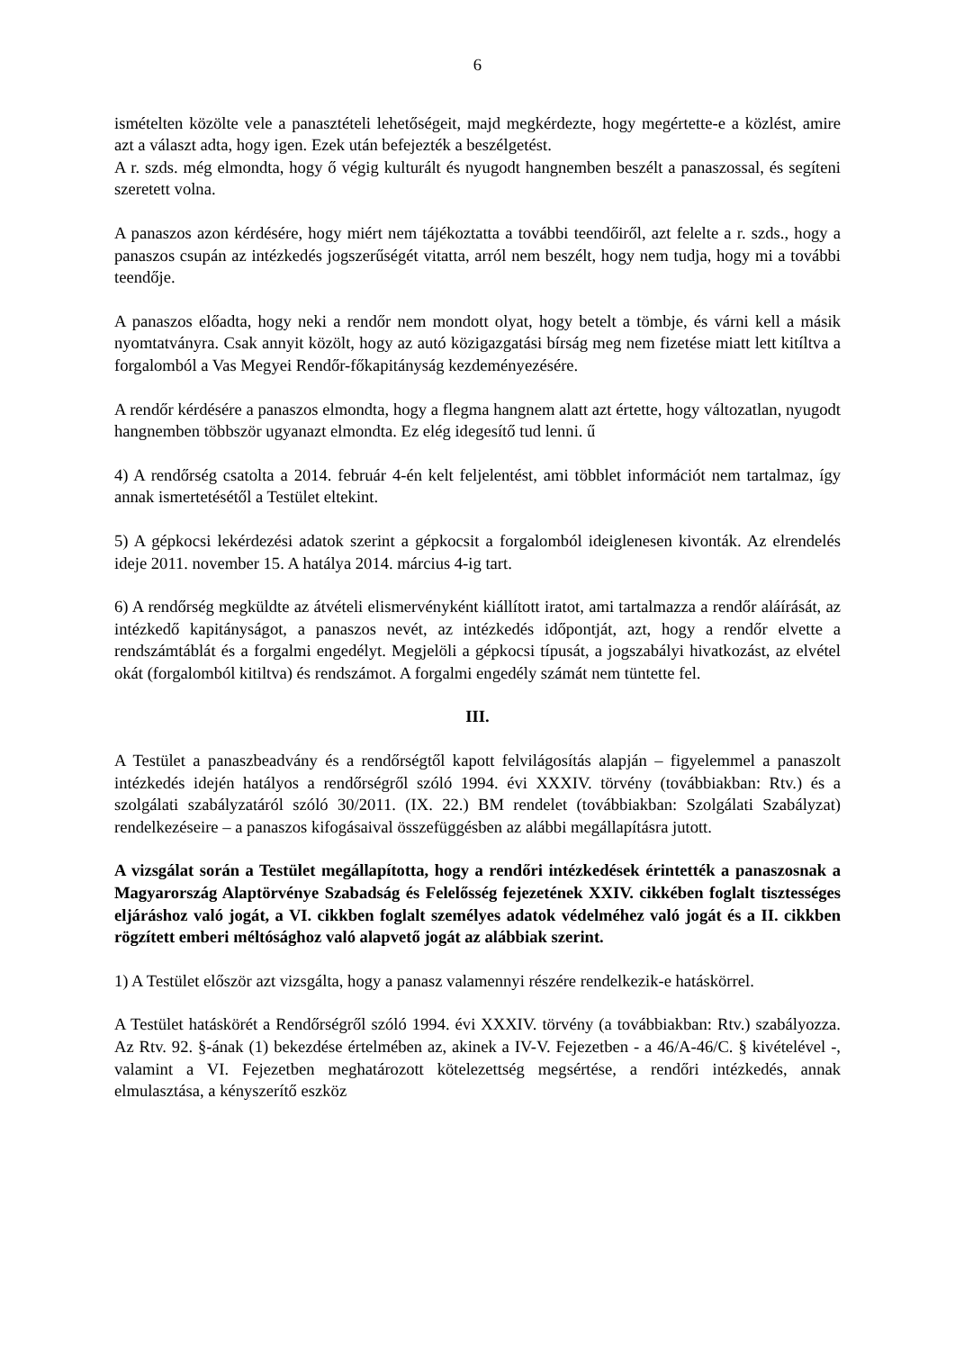6
ismételten közölte vele a panasztételi lehetőségeit, majd megkérdezte, hogy megértette-e a közlést, amire azt a választ adta, hogy igen. Ezek után befejezték a beszélgetést.
A r. szds. még elmondta, hogy ő végig kulturált és nyugodt hangnemben beszélt a panaszossal, és segíteni szeretett volna.
A panaszos azon kérdésére, hogy miért nem tájékoztatta a további teendőiről, azt felelte a r. szds., hogy a panaszos csupán az intézkedés jogszerűségét vitatta, arról nem beszélt, hogy nem tudja, hogy mi a további teendője.
A panaszos előadta, hogy neki a rendőr nem mondott olyat, hogy betelt a tömbje, és várni kell a másik nyomtatványra. Csak annyit közölt, hogy az autó közigazgatási bírság meg nem fizetése miatt lett kitíltva a forgalomból a Vas Megyei Rendőr-főkapitányság kezdeményezésére.
A rendőr kérdésére a panaszos elmondta, hogy a flegma hangnem alatt azt értette, hogy változatlan, nyugodt hangnemben többször ugyanazt elmondta. Ez elég idegesítő tud lenni. ű
4) A rendőrség csatolta a 2014. február 4-én kelt feljelentést, ami többlet információt nem tartalmaz, így annak ismertetésétől a Testület eltekint.
5) A gépkocsi lekérdezési adatok szerint a gépkocsit a forgalomból ideiglenesen kivonták. Az elrendelés ideje 2011. november 15. A hatálya 2014. március 4-ig tart.
6) A rendőrség megküldte az átvételi elismervényként kiállított iratot, ami tartalmazza a rendőr aláírását, az intézkedő kapitányságot, a panaszos nevét, az intézkedés időpontját, azt, hogy a rendőr elvette a rendszámtáblát és a forgalmi engedélyt. Megjelöli a gépkocsi típusát, a jogszabályi hivatkozást, az elvétel okát (forgalomból kitiltva) és rendszámot. A forgalmi engedély számát nem tüntette fel.
III.
A Testület a panaszbeadvány és a rendőrségtől kapott felvilágosítás alapján – figyelemmel a panaszolt intézkedés idején hatályos a rendőrségről szóló 1994. évi XXXIV. törvény (továbbiakban: Rtv.) és a szolgálati szabályzatáról szóló 30/2011. (IX. 22.) BM rendelet (továbbiakban: Szolgálati Szabályzat) rendelkezéseire – a panaszos kifogásaival összefüggésben az alábbi megállapításra jutott.
A vizsgálat során a Testület megállapította, hogy a rendőri intézkedések érintették a panaszosnak a Magyarország Alaptörvénye Szabadság és Felelősség fejezetének XXIV. cikkében foglalt tisztességes eljáráshoz való jogát, a VI. cikkben foglalt személyes adatok védelméhez való jogát és a II. cikkben rögzített emberi méltósághoz való alapvető jogát az alábbiak szerint.
1) A Testület először azt vizsgálta, hogy a panasz valamennyi részére rendelkezik-e hatáskörrel.
A Testület hatáskörét a Rendőrségről szóló 1994. évi XXXIV. törvény (a továbbiakban: Rtv.) szabályozza. Az Rtv. 92. §-ának (1) bekezdése értelmében az, akinek a IV-V. Fejezetben - a 46/A-46/C. § kivételével -, valamint a VI. Fejezetben meghatározott kötelezettség megsértése, a rendőri intézkedés, annak elmulasztása, a kényszerítő eszköz